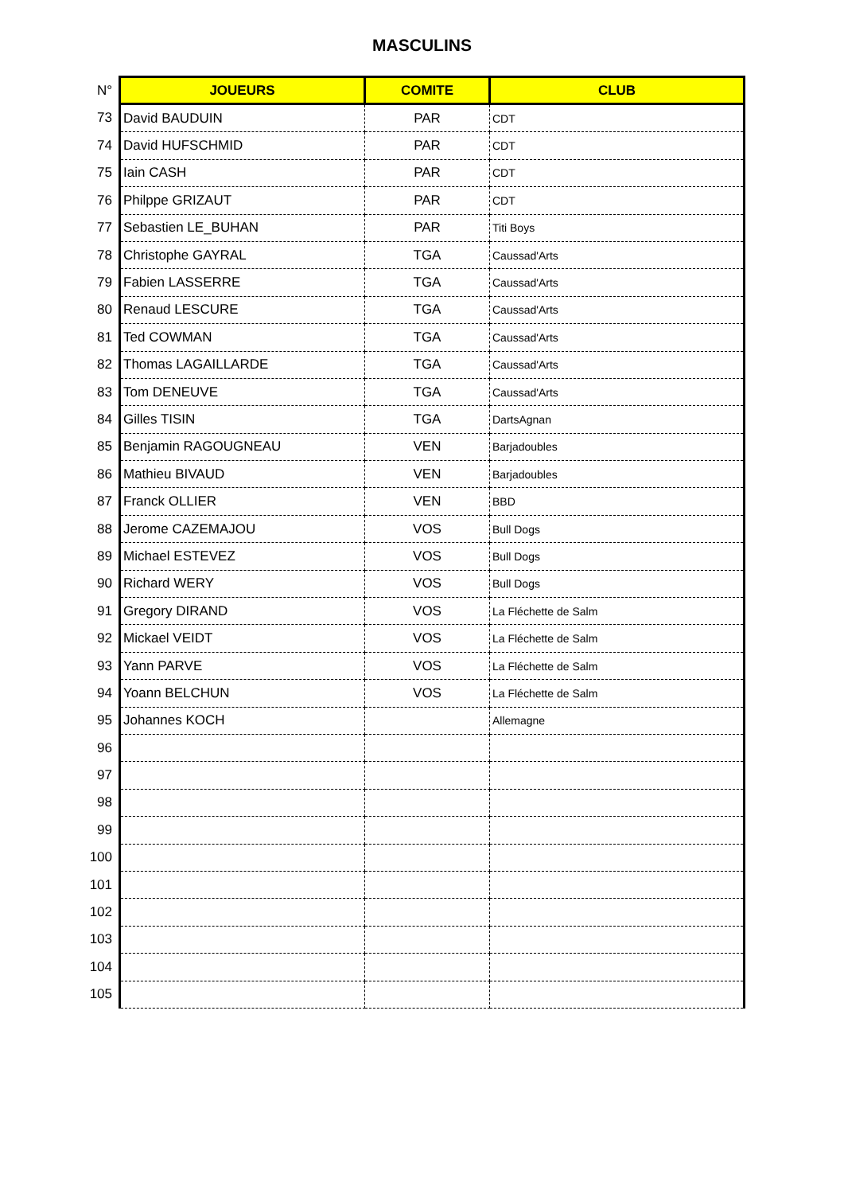MASCULINS
| N° | JOUEURS | COMITE | CLUB |
| --- | --- | --- | --- |
| 73 | David BAUDUIN | PAR | CDT |
| 74 | David HUFSCHMID | PAR | CDT |
| 75 | Iain CASH | PAR | CDT |
| 76 | Philppe GRIZAUT | PAR | CDT |
| 77 | Sebastien LE_BUHAN | PAR | Titi Boys |
| 78 | Christophe GAYRAL | TGA | Caussad'Arts |
| 79 | Fabien LASSERRE | TGA | Caussad'Arts |
| 80 | Renaud LESCURE | TGA | Caussad'Arts |
| 81 | Ted COWMAN | TGA | Caussad'Arts |
| 82 | Thomas LAGAILLARDE | TGA | Caussad'Arts |
| 83 | Tom DENEUVE | TGA | Caussad'Arts |
| 84 | Gilles TISIN | TGA | DartsAgnan |
| 85 | Benjamin RAGOUGNEAU | VEN | Barjadoubles |
| 86 | Mathieu BIVAUD | VEN | Barjadoubles |
| 87 | Franck OLLIER | VEN | BBD |
| 88 | Jerome CAZEMAJOU | VOS | Bull Dogs |
| 89 | Michael ESTEVEZ | VOS | Bull Dogs |
| 90 | Richard WERY | VOS | Bull Dogs |
| 91 | Gregory DIRAND | VOS | La Fléchette de Salm |
| 92 | Mickael VEIDT | VOS | La Fléchette de Salm |
| 93 | Yann PARVE | VOS | La Fléchette de Salm |
| 94 | Yoann BELCHUN | VOS | La Fléchette de Salm |
| 95 | Johannes KOCH | | Allemagne |
| 96 | | | |
| 97 | | | |
| 98 | | | |
| 99 | | | |
| 100 | | | |
| 101 | | | |
| 102 | | | |
| 103 | | | |
| 104 | | | |
| 105 | | | |